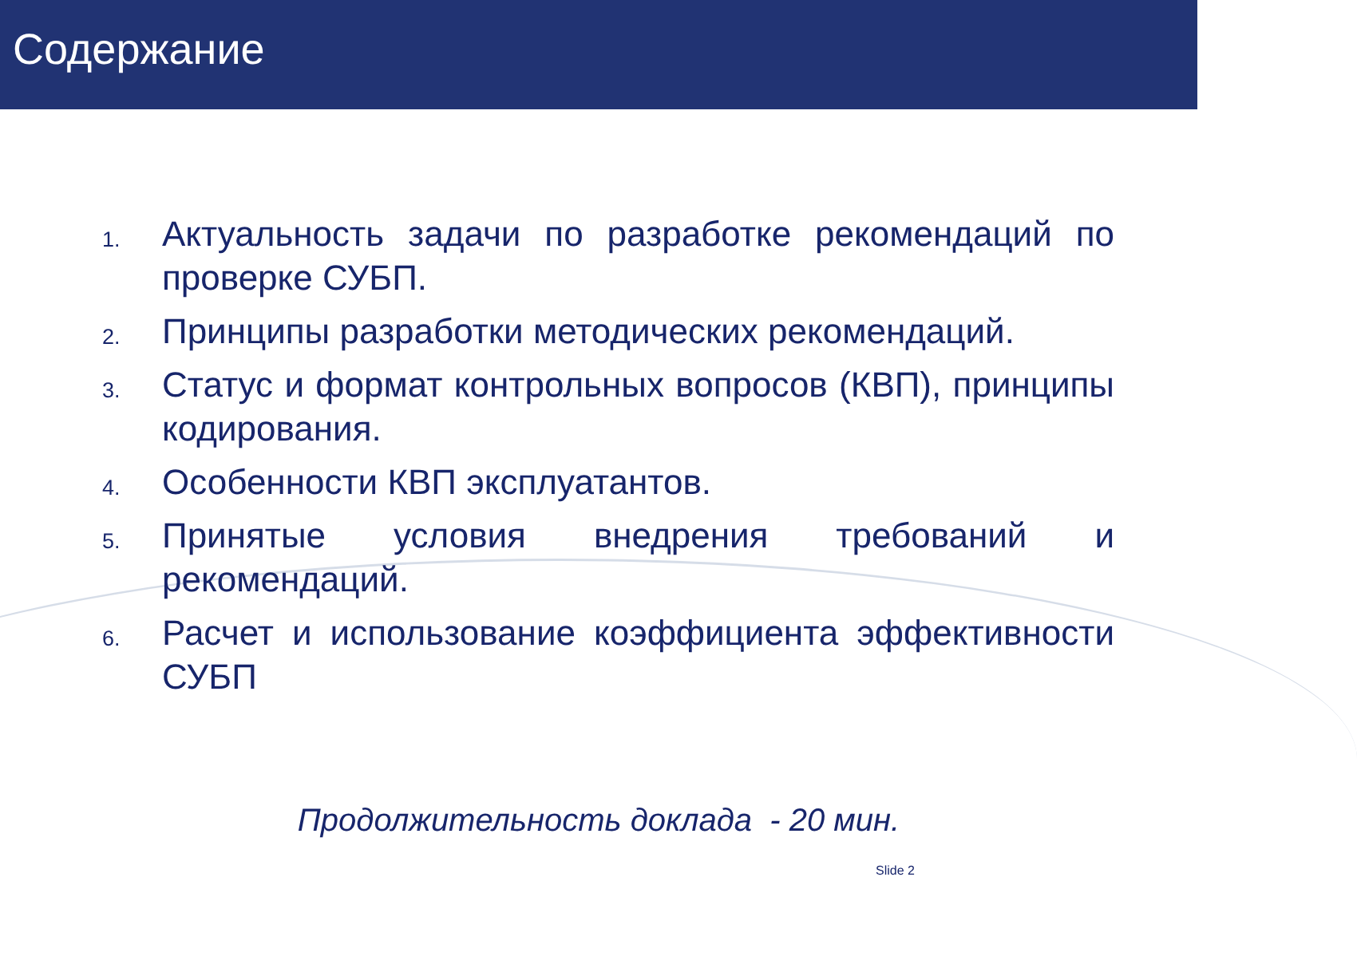Содержание
1. Актуальность задачи по разработке рекомендаций по проверке СУБП.
2. Принципы разработки методических рекомендаций.
3. Статус и формат контрольных вопросов (КВП), принципы кодирования.
4. Особенности КВП эксплуатантов.
5. Принятые условия внедрения требований и рекомендаций.
6. Расчет и использование коэффициента эффективности СУБП
Продолжительность доклада - 20 мин.
Slide 2